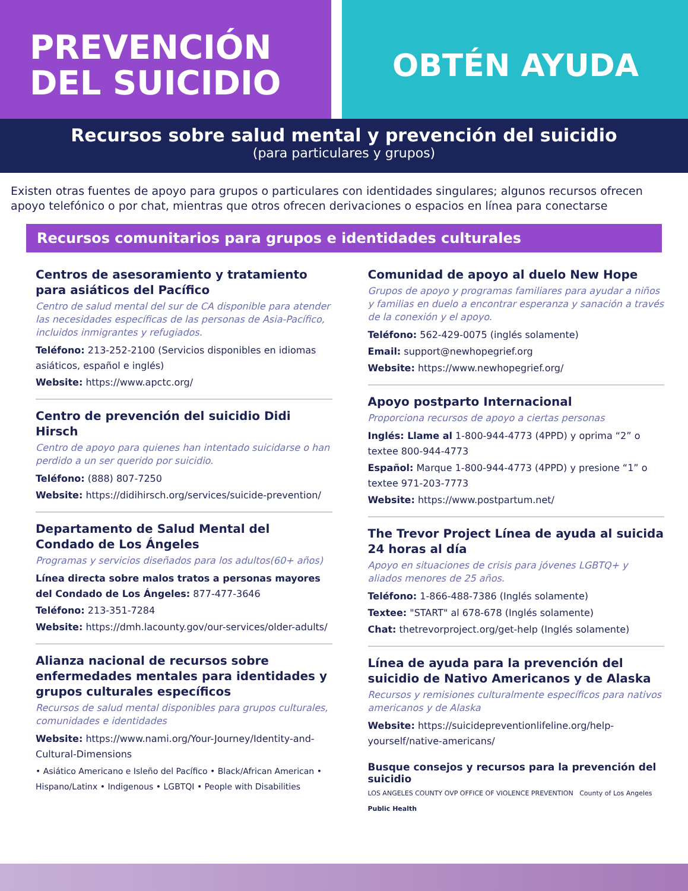PREVENCIÓN
DEL SUICIDIO
OBTÉN AYUDA
Recursos sobre salud mental y prevención del suicidio
(para particulares y grupos)
Existen otras fuentes de apoyo para grupos o particulares con identidades singulares; algunos recursos ofrecen apoyo telefónico o por chat, mientras que otros ofrecen derivaciones o espacios en línea para conectarse
Recursos comunitarios para grupos e identidades culturales
Centros de asesoramiento y tratamiento para asiáticos del Pacífico
Centro de salud mental del sur de CA disponible para atender las necesidades específicas de las personas de Asia-Pacífico, incluidos inmigrantes y refugiados.
Teléfono: 213-252-2100 (Servicios disponibles en idiomas asiáticos, español e inglés)
Website: https://www.apctc.org/
Centro de prevención del suicidio Didi Hirsch
Centro de apoyo para quienes han intentado suicidarse o han perdido a un ser querido por suicidio.
Teléfono: (888) 807-7250
Website: https://didihirsch.org/services/suicide-prevention/
Departamento de Salud Mental del Condado de Los Ángeles
Programas y servicios diseñados para los adultos(60+ años)
Línea directa sobre malos tratos a personas mayores del Condado de Los Ángeles: 877-477-3646
Teléfono: 213-351-7284
Website: https://dmh.lacounty.gov/our-services/older-adults/
Alianza nacional de recursos sobre enfermedades mentales para identidades y grupos culturales específicos
Recursos de salud mental disponibles para grupos culturales, comunidades e identidades
Website: https://www.nami.org/Your-Journey/Identity-and-Cultural-Dimensions
• Asiático Americano e Isleño del Pacífico • Black/African American • Hispano/Latinx • Indigenous • LGBTQI • People with Disabilities
Comunidad de apoyo al duelo New Hope
Grupos de apoyo y programas familiares para ayudar a niños y familias en duelo a encontrar esperanza y sanación a través de la conexión y el apoyo.
Teléfono: 562-429-0075 (inglés solamente)
Email: support@newhopegrief.org
Website: https://www.newhopegrief.org/
Apoyo postparto Internacional
Proporciona recursos de apoyo a ciertas personas
Inglés: Llame al 1-800-944-4773 (4PPD) y oprima “2” o textee 800-944-4773
Español: Marque 1-800-944-4773 (4PPD) y presione “1” o textee 971-203-7773
Website: https://www.postpartum.net/
The Trevor Project Línea de ayuda al suicida 24 horas al día
Apoyo en situaciones de crisis para jóvenes LGBTQ+ y aliados menores de 25 años.
Teléfono: 1-866-488-7386 (Inglés solamente)
Textee: "START" al 678-678 (Inglés solamente)
Chat: thetrevorproject.org/get-help (Inglés solamente)
Línea de ayuda para la prevención del suicidio de Nativo Americanos y de Alaska
Recursos y remisiones culturalmente específicos para nativos americanos y de Alaska
Website: https://suicidepreventionlifeline.org/help-yourself/native-americans/
Busque consejos y recursos para la prevención del suicidio
LOS ANGELES COUNTY OVP OFFICE OF VIOLENCE PREVENTION County of Los Angeles Public Health